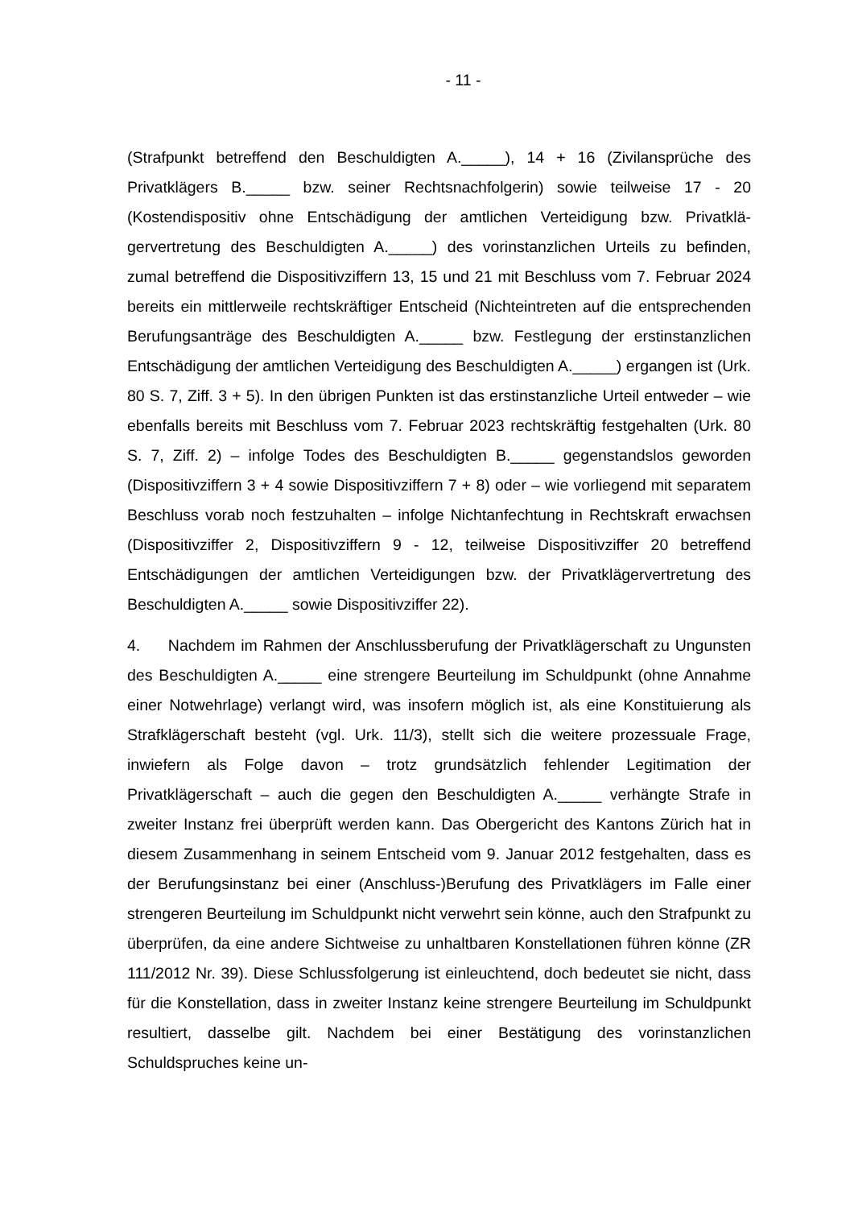- 11 -
(Strafpunkt betreffend den Beschuldigten A._____), 14 + 16 (Zivilansprüche des Privatklägers B._____ bzw. seiner Rechtsnachfolgerin) sowie teilweise 17 - 20 (Kostendispositiv ohne Entschädigung der amtlichen Verteidigung bzw. Privatklä­gervertretung des Beschuldigten A._____) des vorinstanzlichen Urteils zu befinden, zumal betreffend die Dispositivziffern 13, 15 und 21 mit Beschluss vom 7. Februar 2024 bereits ein mittlerweile rechtskräftiger Entscheid (Nichteintreten auf die ent­sprechenden Berufungsanträge des Beschuldigten A._____ bzw. Festlegung der erstinstanzlichen Entschädigung der amtlichen Verteidigung des Beschuldigten A._____) ergangen ist (Urk. 80 S. 7, Ziff. 3 + 5). In den übrigen Punkten ist das erstinstanzliche Urteil entweder – wie ebenfalls bereits mit Beschluss vom 7. Fe­bruar 2023 rechtskräftig festgehalten (Urk. 80 S. 7, Ziff. 2) – infolge Todes des Be­schuldigten B._____ gegenstandslos geworden (Dispositivziffern 3 + 4 sowie Dis­positivziffern 7 + 8) oder – wie vorliegend mit separatem Beschluss vorab noch festzuhalten – infolge Nichtanfechtung in Rechtskraft erwachsen (Dispositivziffer 2, Dispositivziffern 9 - 12, teilweise Dispositivziffer 20 betreffend Entschädigungen der amtlichen Verteidigungen bzw. der Privatklägervertretung des Beschuldigten A._____ sowie Dispositivziffer 22).
4. Nachdem im Rahmen der Anschlussberufung der Privatklägerschaft zu Un­gunsten des Beschuldigten A._____ eine strengere Beurteilung im Schuldpunkt (ohne Annahme einer Notwehrlage) verlangt wird, was insofern möglich ist, als eine Konstituierung als Strafklägerschaft besteht (vgl. Urk. 11/3), stellt sich die weitere prozessuale Frage, inwiefern als Folge davon – trotz grundsätzlich fehlender Legi­timation der Privatklägerschaft – auch die gegen den Beschuldigten A._____ ver­hängte Strafe in zweiter Instanz frei überprüft werden kann. Das Obergericht des Kantons Zürich hat in diesem Zusammenhang in seinem Entscheid vom 9. Januar 2012 festgehalten, dass es der Berufungsinstanz bei einer (Anschluss-)Berufung des Privatklägers im Falle einer strengeren Beurteilung im Schuldpunkt nicht ver­wehrt sein könne, auch den Strafpunkt zu überprüfen, da eine andere Sichtweise zu unhaltbaren Konstellationen führen könne (ZR 111/2012 Nr. 39). Diese Schluss­folgerung ist einleuchtend, doch bedeutet sie nicht, dass für die Konstellation, dass in zweiter Instanz keine strengere Beurteilung im Schuldpunkt resultiert, dasselbe gilt. Nachdem bei einer Bestätigung des vorinstanzlichen Schuldspruches keine un-